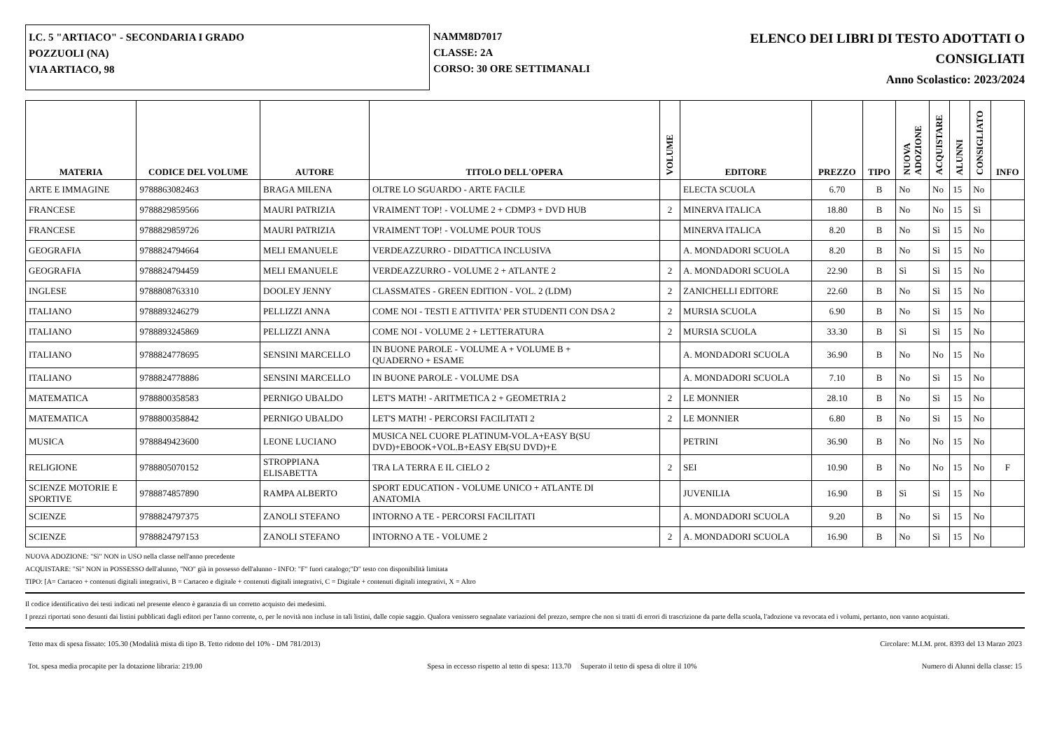I.C. 5 "ARTIACO" - SECONDARIA I GRADO
POZZUOLI (NA)
VIA ARTIACO, 98
NAMM8D7017
CLASSE: 2A
CORSO: 30 ORE SETTIMANALI
ELENCO DEI LIBRI DI TESTO ADOTTATI O
CONSIGLIATI
Anno Scolastico: 2023/2024
| MATERIA | CODICE DEL VOLUME | AUTORE | TITOLO DELL'OPERA | VOLUME | EDITORE | PREZZO | TIPO | NUOVA ADOZIONE | ACQUISTARE | ALUNNI | CONSIGLIATO | INFO |
| --- | --- | --- | --- | --- | --- | --- | --- | --- | --- | --- | --- | --- |
| ARTE E IMMAGINE | 9788863082463 | BRAGA MILENA | OLTRE LO SGUARDO - ARTE FACILE | | ELECTA SCUOLA | 6.70 | B | No | No | 15 | No | |
| FRANCESE | 9788829859566 | MAURI PATRIZIA | VRAIMENT TOP! - VOLUME 2 + CDMP3 + DVD HUB | 2 | MINERVA ITALICA | 18.80 | B | No | No | 15 | Sì | |
| FRANCESE | 9788829859726 | MAURI PATRIZIA | VRAIMENT TOP! - VOLUME POUR TOUS | | MINERVA ITALICA | 8.20 | B | No | Sì | 15 | No | |
| GEOGRAFIA | 9788824794664 | MELI EMANUELE | VERDEAZZURRO - DIDATTICA INCLUSIVA | | A. MONDADORI SCUOLA | 8.20 | B | No | Sì | 15 | No | |
| GEOGRAFIA | 9788824794459 | MELI EMANUELE | VERDEAZZURRO - VOLUME 2 + ATLANTE 2 | 2 | A. MONDADORI SCUOLA | 22.90 | B | Sì | Sì | 15 | No | |
| INGLESE | 9788808763310 | DOOLEY JENNY | CLASSMATES - GREEN EDITION - VOL. 2 (LDM) | 2 | ZANICHELLI EDITORE | 22.60 | B | No | Sì | 15 | No | |
| ITALIANO | 9788893246279 | PELLIZZI ANNA | COME NOI - TESTI E ATTIVITA' PER STUDENTI CON DSA 2 | 2 | MURSIA SCUOLA | 6.90 | B | No | Sì | 15 | No | |
| ITALIANO | 9788893245869 | PELLIZZI ANNA | COME NOI - VOLUME 2 + LETTERATURA | 2 | MURSIA SCUOLA | 33.30 | B | Sì | Sì | 15 | No | |
| ITALIANO | 9788824778695 | SENSINI MARCELLO | IN BUONE PAROLE - VOLUME A + VOLUME B + QUADERNO + ESAME | | A. MONDADORI SCUOLA | 36.90 | B | No | No | 15 | No | |
| ITALIANO | 9788824778886 | SENSINI MARCELLO | IN BUONE PAROLE - VOLUME DSA | | A. MONDADORI SCUOLA | 7.10 | B | No | Sì | 15 | No | |
| MATEMATICA | 9788800358583 | PERNIGO UBALDO | LET'S MATH! - ARITMETICA 2 + GEOMETRIA 2 | 2 | LE MONNIER | 28.10 | B | No | Sì | 15 | No | |
| MATEMATICA | 9788800358842 | PERNIGO UBALDO | LET'S MATH! - PERCORSI FACILITATI 2 | 2 | LE MONNIER | 6.80 | B | No | Sì | 15 | No | |
| MUSICA | 9788849423600 | LEONE LUCIANO | MUSICA NEL CUORE PLATINUM-VOL.A+EASY B(SU DVD)+EBOOK+VOL.B+EASY EB(SU DVD)+E | | PETRINI | 36.90 | B | No | No | 15 | No | |
| RELIGIONE | 9788805070152 | STROPPIANA ELISABETTA | TRA LA TERRA E IL CIELO 2 | 2 | SEI | 10.90 | B | No | No | 15 | No | F |
| SCIENZE MOTORIE E SPORTIVE | 9788874857890 | RAMPA ALBERTO | SPORT EDUCATION - VOLUME UNICO + ATLANTE DI ANATOMIA | | JUVENILIA | 16.90 | B | Sì | Sì | 15 | No | |
| SCIENZE | 9788824797375 | ZANOLI STEFANO | INTORNO A TE - PERCORSI FACILITATI | | A. MONDADORI SCUOLA | 9.20 | B | No | Sì | 15 | No | |
| SCIENZE | 9788824797153 | ZANOLI STEFANO | INTORNO A TE - VOLUME 2 | 2 | A. MONDADORI SCUOLA | 16.90 | B | No | Sì | 15 | No | |
NUOVA ADOZIONE: "Sì" NON in USO nella classe nell'anno precedente
ACQUISTARE: "Sì" NON in POSSESSO dell'alunno, "NO" già in possesso dell'alunno - INFO: "F" fuori catalogo;"D" testo con disponibilità limitata
TIPO: [A= Cartaceo + contenuti digitali integrativi, B = Cartaceo e digitale + contenuti digitali integrativi, C = Digitale + contenuti digitali integrativi, X = Altro
Il codice identificativo dei testi indicati nel presente elenco è garanzia di un corretto acquisto dei medesimi.
I prezzi riportati sono desunti dai listini pubblicati dagli editori per l'anno corrente, o, per le novità non incluse in tali listini, dalle copie saggio. Qualora venissero segnalate variazioni del prezzo, sempre che non si tratti di errori di trascrizione da parte della scuola, l'adozione va revocata ed i volumi, pertanto, non vanno acquistati.
Tetto max di spesa fissato: 105.30 (Modalità mista di tipo B. Tetto ridotto del 10% - DM 781/2013) Circolare: M.I.M. prot. 8393 del 13 Marzo 2023
Tot. spesa media procapite per la dotazione libraria: 219.00 Spesa in eccesso rispetto al tetto di spesa: 113.70 Superato il tetto di spesa di oltre il 10% Numero di Alunni della classe: 15